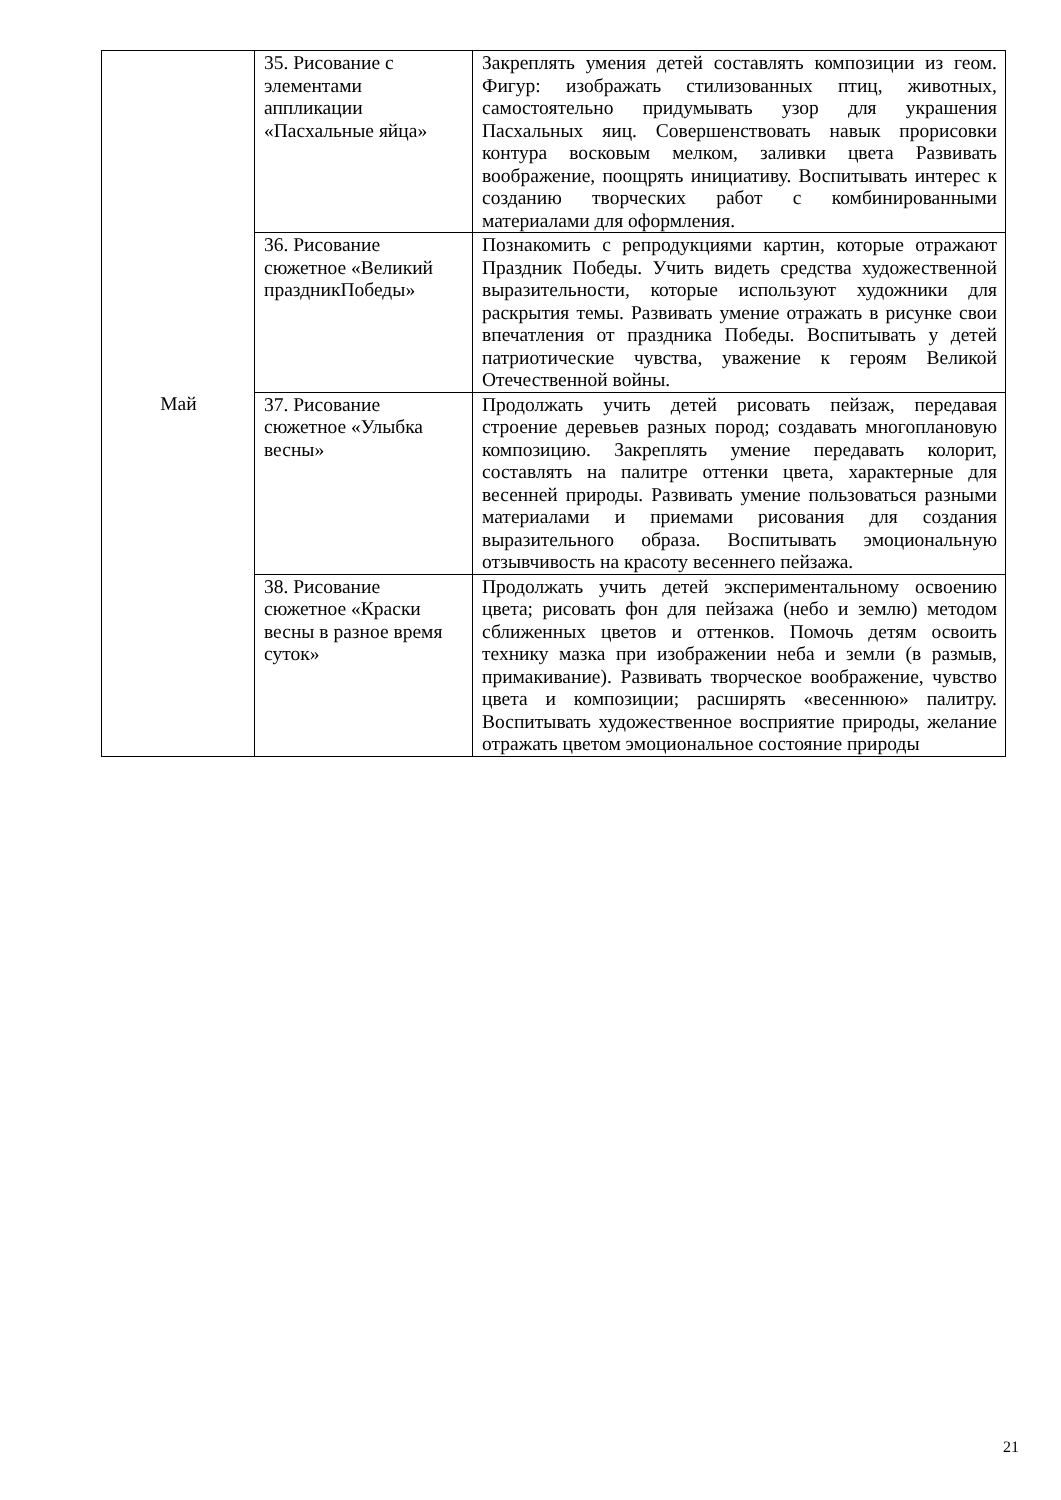| Май | 35. Рисование с элементами аппликации «Пасхальные яйца» | Закреплять умения детей составлять композиции из геом. Фигур: изображать стилизованных птиц, животных, самостоятельно придумывать узор для украшения Пасхальных яиц. Совершенствовать навык прорисовки контура восковым мелком, заливки цвета Развивать воображение, поощрять инициативу. Воспитывать интерес к созданию творческих работ с комбинированными материалами для оформления. |
| | 36. Рисование сюжетное «Великий праздникПобеды» | Познакомить с репродукциями картин, которые отражают Праздник Победы. Учить видеть средства художественной выразительности, которые используют художники для раскрытия темы. Развивать умение отражать в рисунке свои впечатления от праздника Победы. Воспитывать у детей патриотические чувства, уважение к героям Великой Отечественной войны. |
| | 37. Рисование сюжетное «Улыбка весны» | Продолжать учить детей рисовать пейзаж, передавая строение деревьев разных пород; создавать многоплановую композицию. Закреплять умение передавать колорит, составлять на палитре оттенки цвета, характерные для весенней природы. Развивать умение пользоваться разными материалами и приемами рисования для создания выразительного образа. Воспитывать эмоциональную отзывчивость на красоту весеннего пейзажа. |
| | 38. Рисование сюжетное «Краски весны в разное время суток» | Продолжать учить детей экспериментальному освоению цвета; рисовать фон для пейзажа (небо и землю) методом сближенных цветов и оттенков. Помочь детям освоить технику мазка при изображении неба и земли (в размыв, примакивание). Развивать творческое воображение, чувство цвета и композиции; расширять «весеннюю» палитру. Воспитывать художественное восприятие природы, желание отражать цветом эмоциональное состояние природы |
21